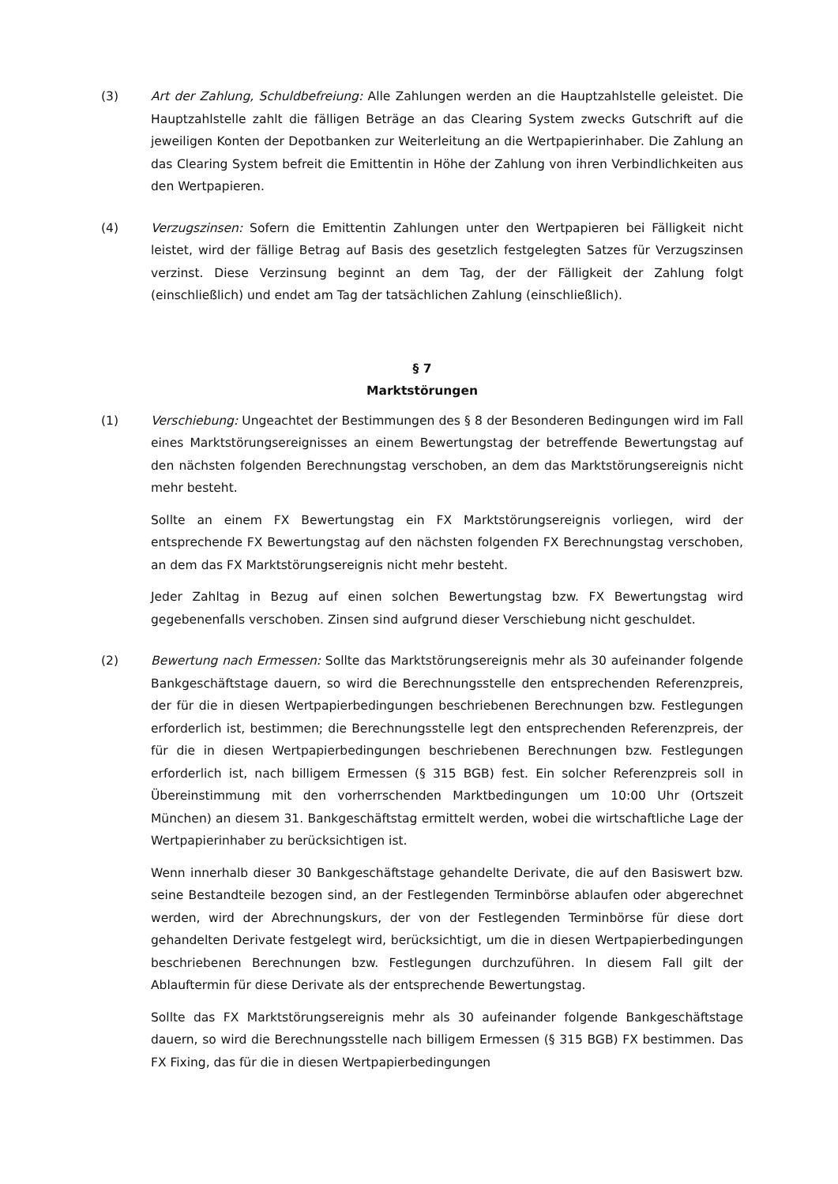(3) Art der Zahlung, Schuldbefreiung: Alle Zahlungen werden an die Hauptzahlstelle geleistet. Die Hauptzahlstelle zahlt die fälligen Beträge an das Clearing System zwecks Gutschrift auf die jeweiligen Konten der Depotbanken zur Weiterleitung an die Wertpapierinhaber. Die Zahlung an das Clearing System befreit die Emittentin in Höhe der Zahlung von ihren Verbindlichkeiten aus den Wertpapieren.
(4) Verzugszinsen: Sofern die Emittentin Zahlungen unter den Wertpapieren bei Fälligkeit nicht leistet, wird der fällige Betrag auf Basis des gesetzlich festgelegten Satzes für Verzugszinsen verzinst. Diese Verzinsung beginnt an dem Tag, der der Fälligkeit der Zahlung folgt (einschließlich) und endet am Tag der tatsächlichen Zahlung (einschließlich).
§ 7
Marktstörungen
(1) Verschiebung: Ungeachtet der Bestimmungen des § 8 der Besonderen Bedingungen wird im Fall eines Marktstörungsereignisses an einem Bewertungstag der betreffende Bewertungstag auf den nächsten folgenden Berechnungstag verschoben, an dem das Marktstörungsereignis nicht mehr besteht.
Sollte an einem FX Bewertungstag ein FX Marktstörungsereignis vorliegen, wird der entsprechende FX Bewertungstag auf den nächsten folgenden FX Berechnungstag verschoben, an dem das FX Marktstörungsereignis nicht mehr besteht.
Jeder Zahltag in Bezug auf einen solchen Bewertungstag bzw. FX Bewertungstag wird gegebenenfalls verschoben. Zinsen sind aufgrund dieser Verschiebung nicht geschuldet.
(2) Bewertung nach Ermessen: Sollte das Marktstörungsereignis mehr als 30 aufeinander folgende Bankgeschäftstage dauern, so wird die Berechnungsstelle den entsprechenden Referenzpreis, der für die in diesen Wertpapierbedingungen beschriebenen Berechnungen bzw. Festlegungen erforderlich ist, bestimmen; die Berechnungsstelle legt den entsprechenden Referenzpreis, der für die in diesen Wertpapierbedingungen beschriebenen Berechnungen bzw. Festlegungen erforderlich ist, nach billigem Ermessen (§ 315 BGB) fest. Ein solcher Referenzpreis soll in Übereinstimmung mit den vorherrschenden Marktbedingungen um 10:00 Uhr (Ortszeit München) an diesem 31. Bankgeschäftstag ermittelt werden, wobei die wirtschaftliche Lage der Wertpapierinhaber zu berücksichtigen ist.
Wenn innerhalb dieser 30 Bankgeschäftstage gehandelte Derivate, die auf den Basiswert bzw. seine Bestandteile bezogen sind, an der Festlegenden Terminbörse ablaufen oder abgerechnet werden, wird der Abrechnungskurs, der von der Festlegenden Terminbörse für diese dort gehandelten Derivate festgelegt wird, berücksichtigt, um die in diesen Wertpapierbedingungen beschriebenen Berechnungen bzw. Festlegungen durchzuführen. In diesem Fall gilt der Ablauftermin für diese Derivate als der entsprechende Bewertungstag.
Sollte das FX Marktstörungsereignis mehr als 30 aufeinander folgende Bankgeschäftstage dauern, so wird die Berechnungsstelle nach billigem Ermessen (§ 315 BGB) FX bestimmen. Das FX Fixing, das für die in diesen Wertpapierbedingungen